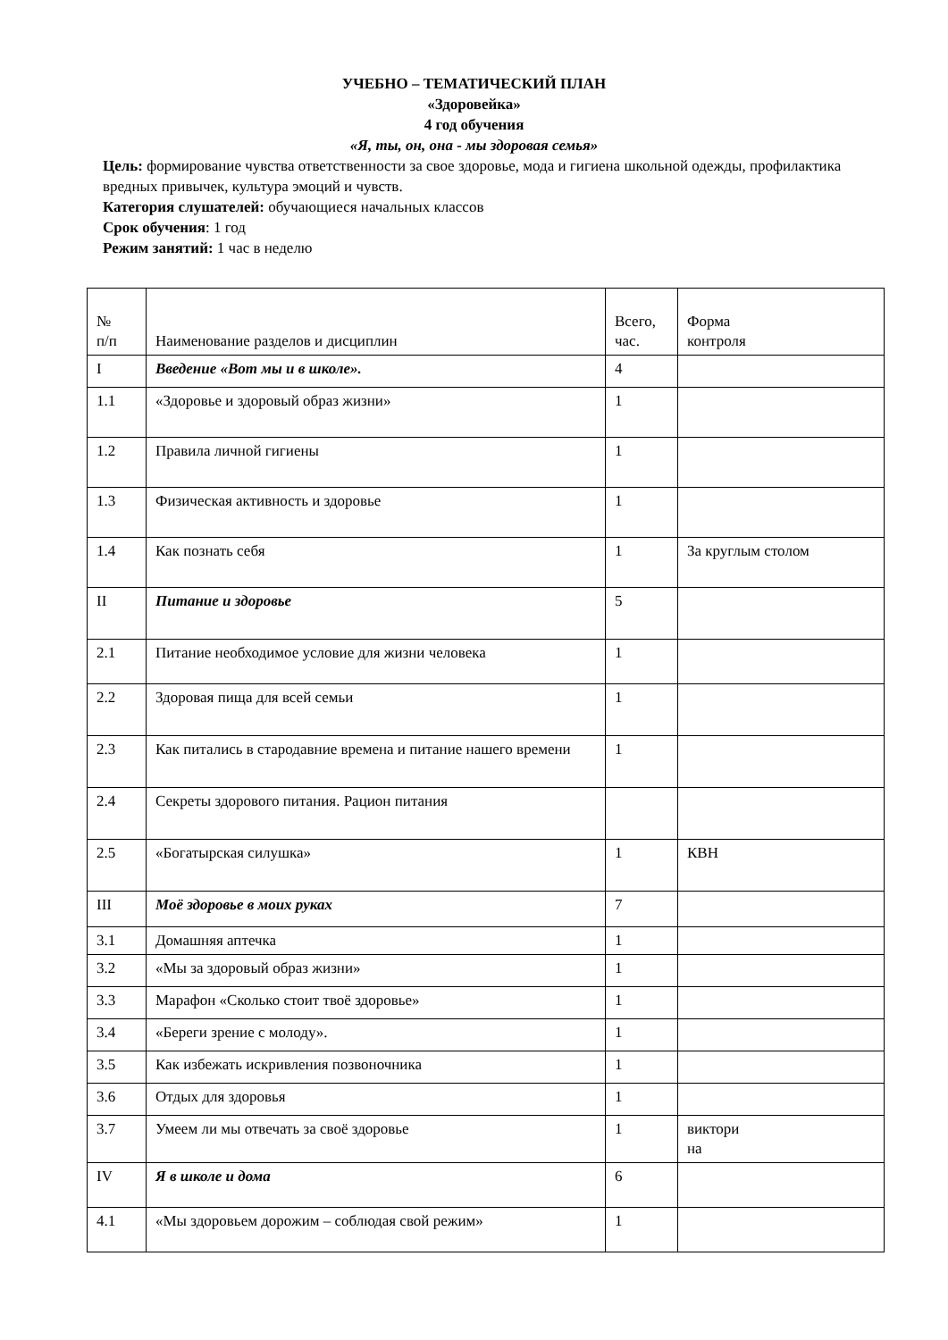УЧЕБНО – ТЕМАТИЧЕСКИЙ ПЛАН
«Здоровейка»
4 год обучения
«Я, ты, он, она - мы здоровая семья»
Цель: формирование чувства ответственности за свое здоровье, мода и гигиена школьной одежды, профилактика вредных привычек, культура эмоций и чувств.
Категория слушателей: обучающиеся начальных классов
Срок обучения: 1 год
Режим занятий: 1 час в неделю
| № п/п | Наименование разделов и дисциплин | Всего, час. | Форма контроля |
| I | Введение «Вот мы и в школе». | 4 | |
| 1.1 | «Здоровье и здоровый образ жизни» | 1 | |
| 1.2 | Правила личной гигиены | 1 | |
| 1.3 | Физическая активность и здоровье | 1 | |
| 1.4 | Как познать себя | 1 | За круглым столом |
| II | Питание и здоровье | 5 | |
| 2.1 | Питание необходимое условие для жизни человека | 1 | |
| 2.2 | Здоровая пища для всей семьи | 1 | |
| 2.3 | Как питались в стародавние времена и питание нашего времени | 1 | |
| 2.4 | Секреты здорового питания. Рацион питания | | |
| 2.5 | «Богатырская силушка» | 1 | КВН |
| III | Моё здоровье в моих руках | 7 | |
| 3.1 | Домашняя аптечка | 1 | |
| 3.2 | «Мы за здоровый образ жизни» | 1 | |
| 3.3 | Марафон «Сколько стоит твоё здоровье» | 1 | |
| 3.4 | «Береги зрение с молоду». | 1 | |
| 3.5 | Как избежать искривления позвоночника | 1 | |
| 3.6 | Отдых для здоровья | 1 | |
| 3.7 | Умеем ли мы отвечать за своё здоровье | 1 | виктори на |
| IV | Я в школе и дома | 6 | |
| 4.1 | «Мы здоровьем дорожим – соблюдая свой режим» | 1 | |